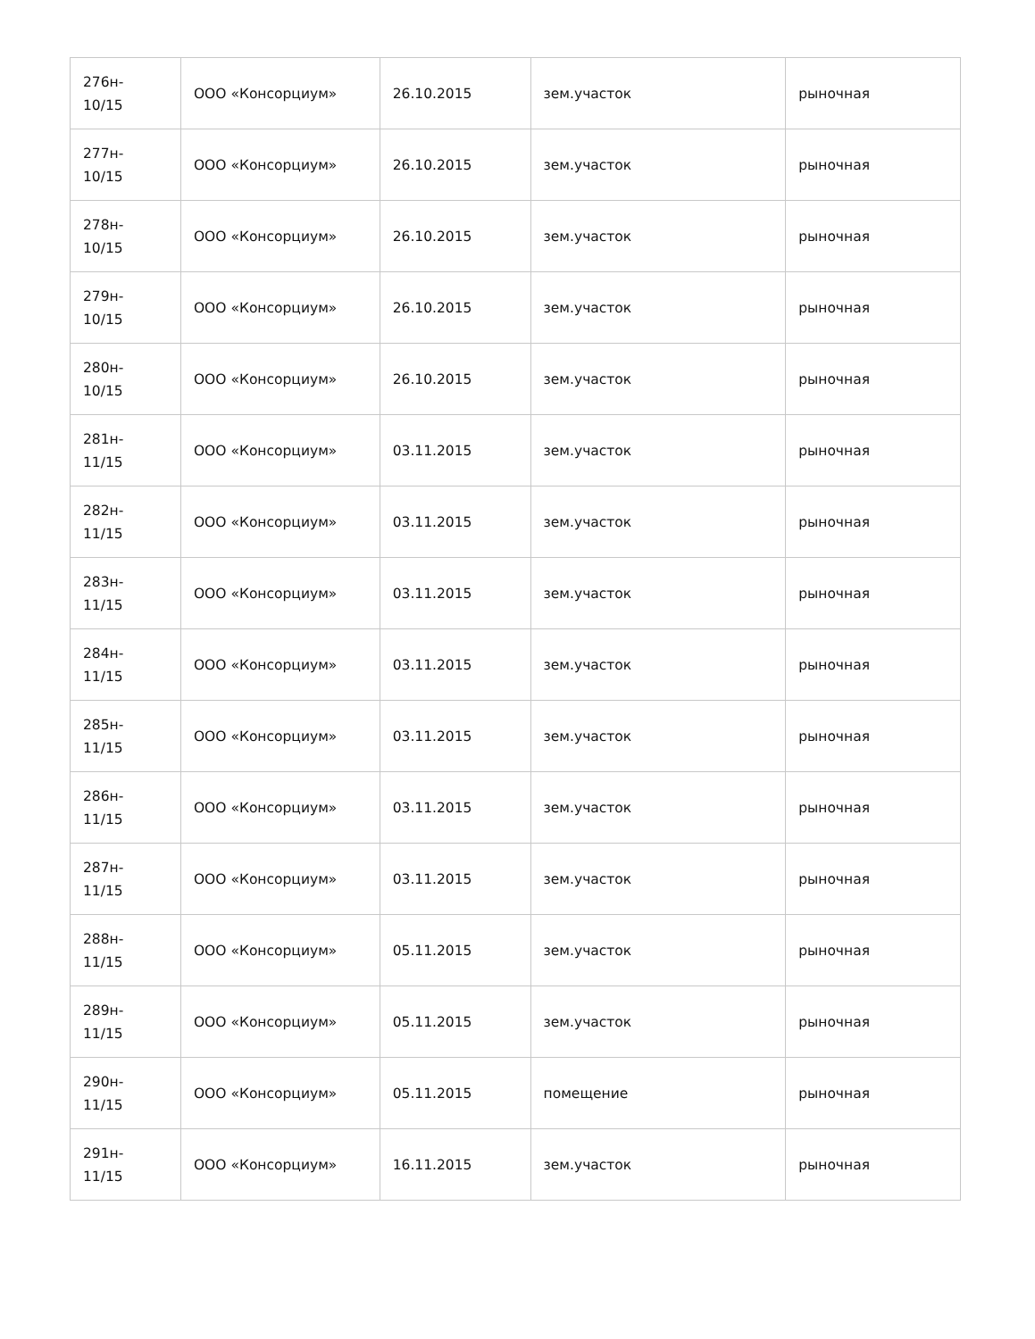| 276н- 10/15 | ООО «Консорциум» | 26.10.2015 | зем.участок | рыночная |
| 277н- 10/15 | ООО «Консорциум» | 26.10.2015 | зем.участок | рыночная |
| 278н- 10/15 | ООО «Консорциум» | 26.10.2015 | зем.участок | рыночная |
| 279н- 10/15 | ООО «Консорциум» | 26.10.2015 | зем.участок | рыночная |
| 280н- 10/15 | ООО «Консорциум» | 26.10.2015 | зем.участок | рыночная |
| 281н- 11/15 | ООО «Консорциум» | 03.11.2015 | зем.участок | рыночная |
| 282н- 11/15 | ООО «Консорциум» | 03.11.2015 | зем.участок | рыночная |
| 283н- 11/15 | ООО «Консорциум» | 03.11.2015 | зем.участок | рыночная |
| 284н- 11/15 | ООО «Консорциум» | 03.11.2015 | зем.участок | рыночная |
| 285н- 11/15 | ООО «Консорциум» | 03.11.2015 | зем.участок | рыночная |
| 286н- 11/15 | ООО «Консорциум» | 03.11.2015 | зем.участок | рыночная |
| 287н- 11/15 | ООО «Консорциум» | 03.11.2015 | зем.участок | рыночная |
| 288н- 11/15 | ООО «Консорциум» | 05.11.2015 | зем.участок | рыночная |
| 289н- 11/15 | ООО «Консорциум» | 05.11.2015 | зем.участок | рыночная |
| 290н- 11/15 | ООО «Консорциум» | 05.11.2015 | помещение | рыночная |
| 291н- 11/15 | ООО «Консорциум» | 16.11.2015 | зем.участок | рыночная |